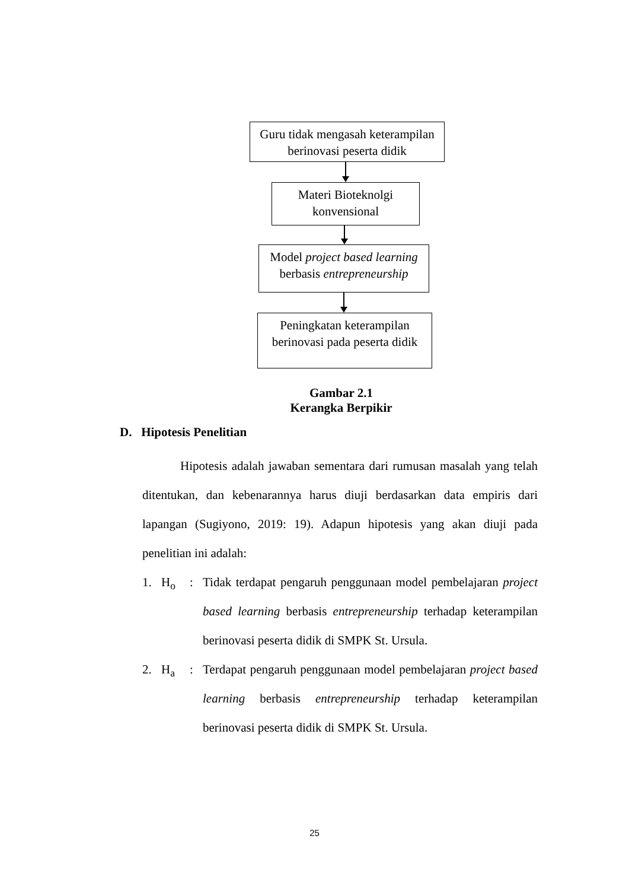Guru tidak mengasah keterampilan
berinovasi peserta didik
Materi Bioteknolgi
konvensional
Model project based learning
berbasis entrepreneurship
Peningkatan keterampilan
berinovasi pada peserta didik
Gambar 2.1
Kerangka Berpikir
D. Hipotesis Penelitian
Hipotesis adalah jawaban sementara dari rumusan masalah yang telah ditentukan, dan kebenarannya harus diuji berdasarkan data empiris dari lapangan (Sugiyono, 2019: 19). Adapun hipotesis yang akan diuji pada penelitian ini adalah:
1. H<sub>o</sub>: Tidak terdapat pengaruh penggunaan model pembelajaran project based learning berbasis entrepreneurship terhadap keterampilan berinovasi peserta didik di SMPK St. Ursula.
2. H<sub>a</sub>: Terdapat pengaruh penggunaan model pembelajaran project based learning berbasis entrepreneurship terhadap keterampilan berinovasi peserta didik di SMPK St. Ursula.
25